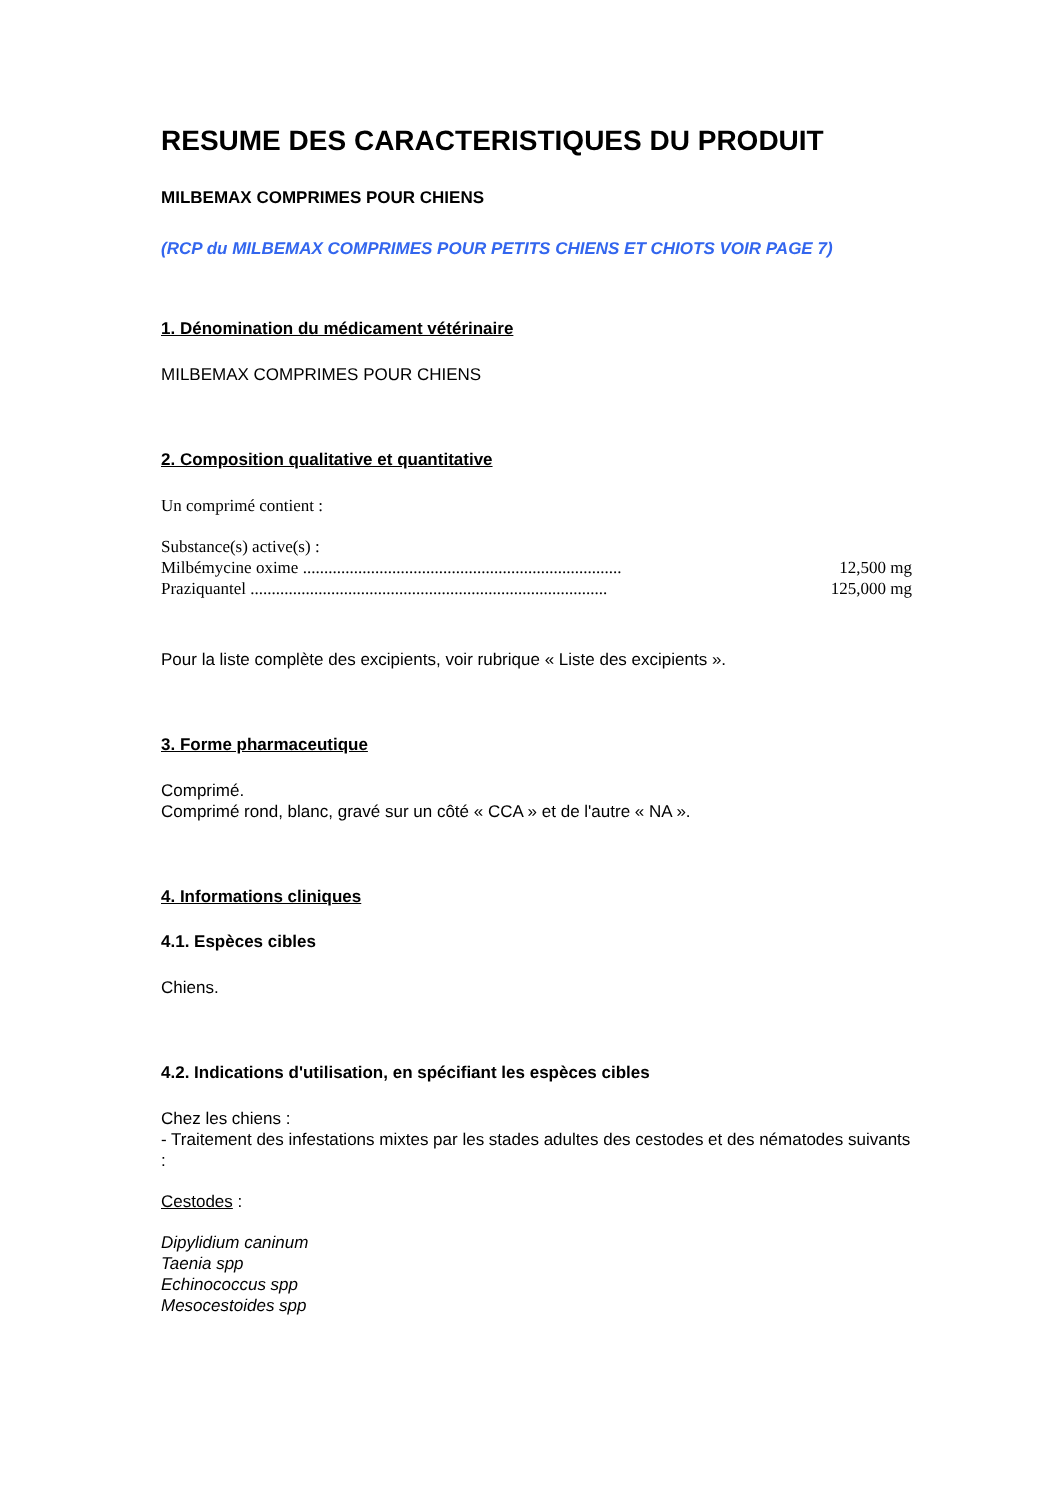RESUME DES CARACTERISTIQUES DU PRODUIT
MILBEMAX COMPRIMES POUR CHIENS
(RCP du MILBEMAX COMPRIMES POUR PETITS CHIENS ET CHIOTS VOIR PAGE 7)
1. Dénomination du médicament vétérinaire
MILBEMAX COMPRIMES POUR CHIENS
2. Composition qualitative et quantitative
Un comprimé contient :
Substance(s) active(s) :
Milbémycine oxime ........................................................................... 12,500 mg
Praziquantel .................................................................................... 125,000 mg
Pour la liste complète des excipients, voir rubrique « Liste des excipients ».
3. Forme pharmaceutique
Comprimé.
Comprimé rond, blanc, gravé sur un côté « CCA » et de l'autre « NA ».
4. Informations cliniques
4.1. Espèces cibles
Chiens.
4.2. Indications d'utilisation, en spécifiant les espèces cibles
Chez les chiens :
- Traitement des infestations mixtes par les stades adultes des cestodes et des nématodes suivants :
Cestodes :
Dipylidium caninum
Taenia spp
Echinococcus spp
Mesocestoides spp